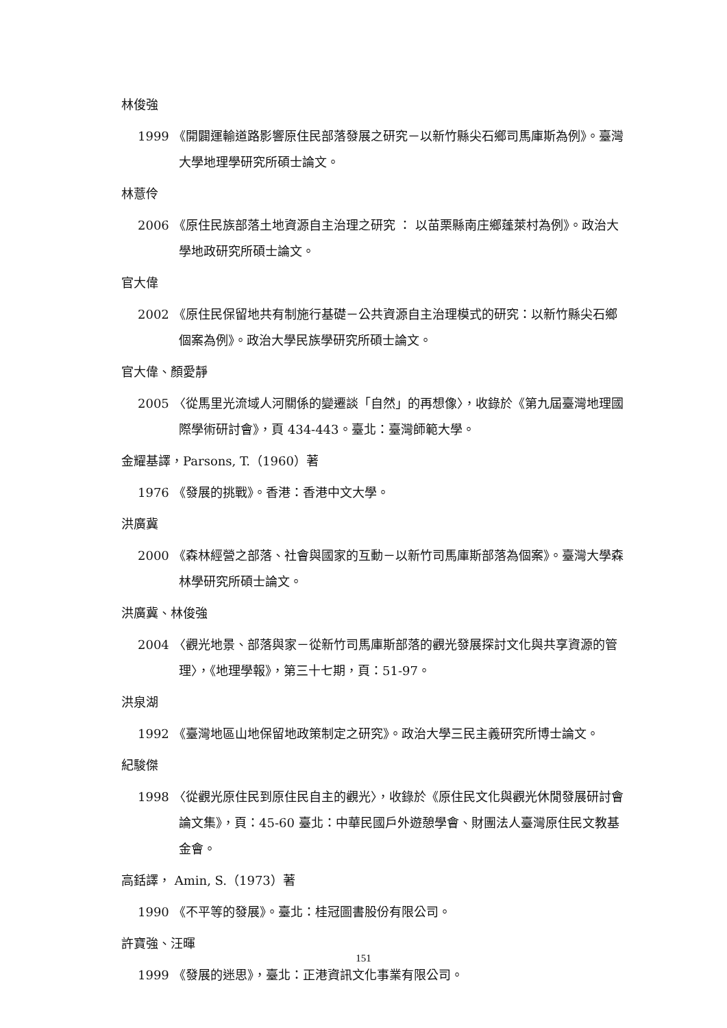林俊強
1999 《開闢運輸道路影響原住民部落發展之研究－以新竹縣尖石鄉司馬庫斯為例》。臺灣大學地理學研究所碩士論文。
林薏伶
2006 《原住民族部落土地資源自主治理之研究 ： 以苗栗縣南庄鄉蓬萊村為例》。政治大學地政研究所碩士論文。
官大偉
2002 《原住民保留地共有制施行基礎－公共資源自主治理模式的研究：以新竹縣尖石鄉個案為例》。政治大學民族學研究所碩士論文。
官大偉、顏愛靜
2005 〈從馬里光流域人河關係的變遷談「自然」的再想像〉，收錄於《第九屆臺灣地理國際學術研討會》，頁 434-443。臺北：臺灣師範大學。
金耀基譯，Parsons, T.（1960）著
1976 《發展的挑戰》。香港：香港中文大學。
洪廣冀
2000 《森林經營之部落、社會與國家的互動－以新竹司馬庫斯部落為個案》。臺灣大學森林學研究所碩士論文。
洪廣冀、林俊強
2004 〈觀光地景、部落與家－從新竹司馬庫斯部落的觀光發展探討文化與共享資源的管理〉，《地理學報》，第三十七期，頁：51-97。
洪泉湖
1992 《臺灣地區山地保留地政策制定之研究》。政治大學三民主義研究所博士論文。
紀駿傑
1998 〈從觀光原住民到原住民自主的觀光〉，收錄於《原住民文化與觀光休閒發展研討會論文集》，頁：45-60 臺北：中華民國戶外遊憩學會、財團法人臺灣原住民文教基金會。
高銛譯， Amin, S.（1973）著
1990 《不平等的發展》。臺北：桂冠圖書股份有限公司。
許寶強、汪暉
1999 《發展的迷思》，臺北：正港資訊文化事業有限公司。
151